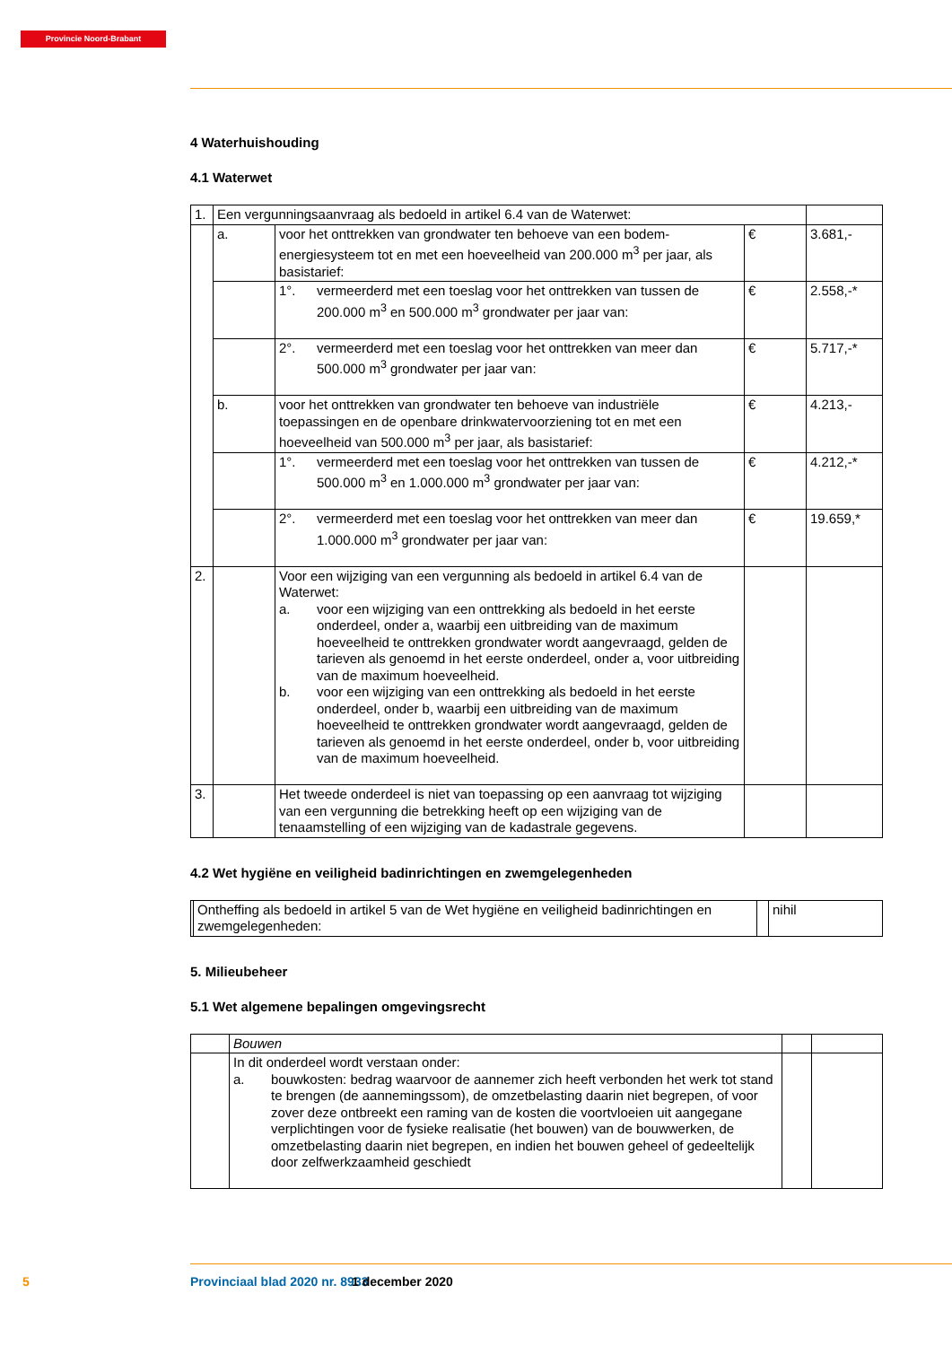Provincie Noord-Brabant
4 Waterhuishouding
4.1 Waterwet
| 1. | Een vergunningsaanvraag als bedoeld in artikel 6.4 van de Waterwet: | | | |
| | a. | voor het onttrekken van grondwater ten behoeve van een bodem-energiesysteem tot en met een hoeveelheid van 200.000 m<sup>3</sup> per jaar, als basistarief: | € | 3.681,- |
| | | 1°. vermeerderd met een toeslag voor het onttrekken van tussen de 200.000 m<sup>3</sup> en 500.000 m<sup>3</sup> grondwater per jaar van: | € | 2.558,-* |
| | | 2°. vermeerderd met een toeslag voor het onttrekken van meer dan 500.000 m<sup>3</sup> grondwater per jaar van: | € | 5.717,-* |
| | b. | voor het onttrekken van grondwater ten behoeve van industriële toepassingen en de openbare drinkwatervoorziening tot en met een hoeveelheid van 500.000 m<sup>3</sup> per jaar, als basistarief: | € | 4.213,- |
| | | 1°. vermeerderd met een toeslag voor het onttrekken van tussen de 500.000 m<sup>3</sup> en 1.000.000 m<sup>3</sup> grondwater per jaar van: | € | 4.212,-* |
| | | 2°. vermeerderd met een toeslag voor het onttrekken van meer dan 1.000.000 m<sup>3</sup> grondwater per jaar van: | € | 19.659,* |
| 2. | | Voor een wijziging van een vergunning als bedoeld in artikel 6.4 van de Waterwet: a. voor een wijziging van een onttrekking als bedoeld in het eerste onderdeel, onder a, waarbij een uitbreiding van de maximum hoeveelheid te onttrekken grondwater wordt aangevraagd, gelden de tarieven als genoemd in het eerste onderdeel, onder a, voor uitbreiding van de maximum hoeveelheid. b. voor een wijziging van een onttrekking als bedoeld in het eerste onderdeel, onder b, waarbij een uitbreiding van de maximum hoeveelheid te onttrekken grondwater wordt aangevraagd, gelden de tarieven als genoemd in het eerste onderdeel, onder b, voor uitbreiding van de maximum hoeveelheid. | | |
| 3. | | Het tweede onderdeel is niet van toepassing op een aanvraag tot wijziging van een vergunning die betrekking heeft op een wijziging van de tenaamstelling of een wijziging van de kadastrale gegevens. | | |
4.2 Wet hygiëne en veiligheid badinrichtingen en zwemgelegenheden
| | Ontheffing als bedoeld in artikel 5 van de Wet hygiëne en veiligheid badinrichtingen en zwemgelegenheden: | | nihil |
5. Milieubeheer
5.1 Wet algemene bepalingen omgevingsrecht
| | Bouwen | | |
| | In dit onderdeel wordt verstaan onder: a. bouwkosten: bedrag waarvoor de aannemer zich heeft verbonden het werk tot stand te brengen (de aannemingssom), de omzetbelasting daarin niet begrepen, of voor zover deze ontbreekt een raming van de kosten die voortvloeien uit aangegane verplichtingen voor de fysieke realisatie (het bouwen) van de bouwwerken, de omzetbelasting daarin niet begrepen, en indien het bouwen geheel of gedeeltelijk door zelfwerkzaamheid geschiedt | | |
5 Provinciaal blad 2020 nr. 8933 1 december 2020